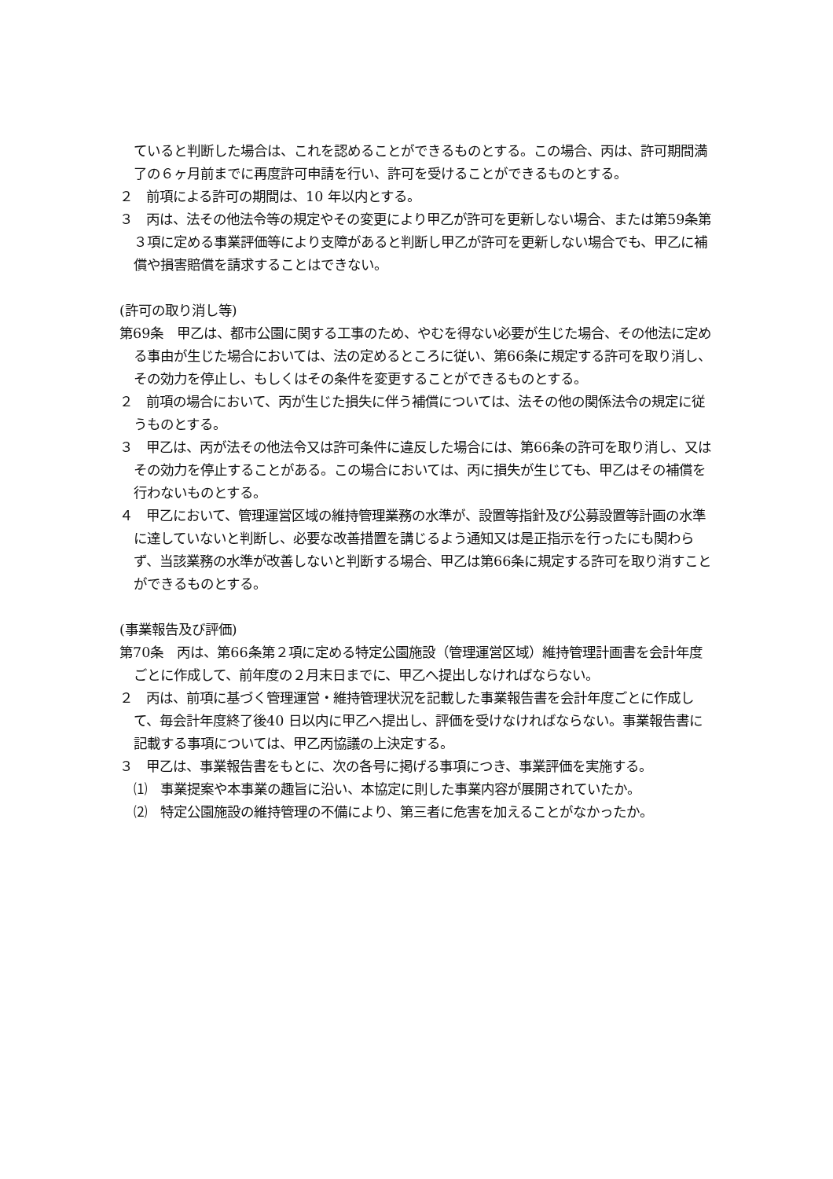ていると判断した場合は、これを認めることができるものとする。この場合、丙は、許可期間満了の６ヶ月前までに再度許可申請を行い、許可を受けることができるものとする。
２　前項による許可の期間は、10 年以内とする。
３　丙は、法その他法令等の規定やその変更により甲乙が許可を更新しない場合、または第59条第３項に定める事業評価等により支障があると判断し甲乙が許可を更新しない場合でも、甲乙に補償や損害賠償を請求することはできない。
(許可の取り消し等)
第69条　甲乙は、都市公園に関する工事のため、やむを得ない必要が生じた場合、その他法に定める事由が生じた場合においては、法の定めるところに従い、第66条に規定する許可を取り消し、その効力を停止し、もしくはその条件を変更することができるものとする。
２　前項の場合において、丙が生じた損失に伴う補償については、法その他の関係法令の規定に従うものとする。
３　甲乙は、丙が法その他法令又は許可条件に違反した場合には、第66条の許可を取り消し、又はその効力を停止することがある。この場合においては、丙に損失が生じても、甲乙はその補償を行わないものとする。
４　甲乙において、管理運営区域の維持管理業務の水準が、設置等指針及び公募設置等計画の水準に達していないと判断し、必要な改善措置を講じるよう通知又は是正指示を行ったにも関わらず、当該業務の水準が改善しないと判断する場合、甲乙は第66条に規定する許可を取り消すことができるものとする。
(事業報告及び評価)
第70条　丙は、第66条第２項に定める特定公園施設（管理運営区域）維持管理計画書を会計年度ごとに作成して、前年度の２月末日までに、甲乙へ提出しなければならない。
２　丙は、前項に基づく管理運営・維持管理状況を記載した事業報告書を会計年度ごとに作成して、毎会計年度終了後40 日以内に甲乙へ提出し、評価を受けなければならない。事業報告書に記載する事項については、甲乙丙協議の上決定する。
３　甲乙は、事業報告書をもとに、次の各号に掲げる事項につき、事業評価を実施する。
⑴　事業提案や本事業の趣旨に沿い、本協定に則した事業内容が展開されていたか。
⑵　特定公園施設の維持管理の不備により、第三者に危害を加えることがなかったか。